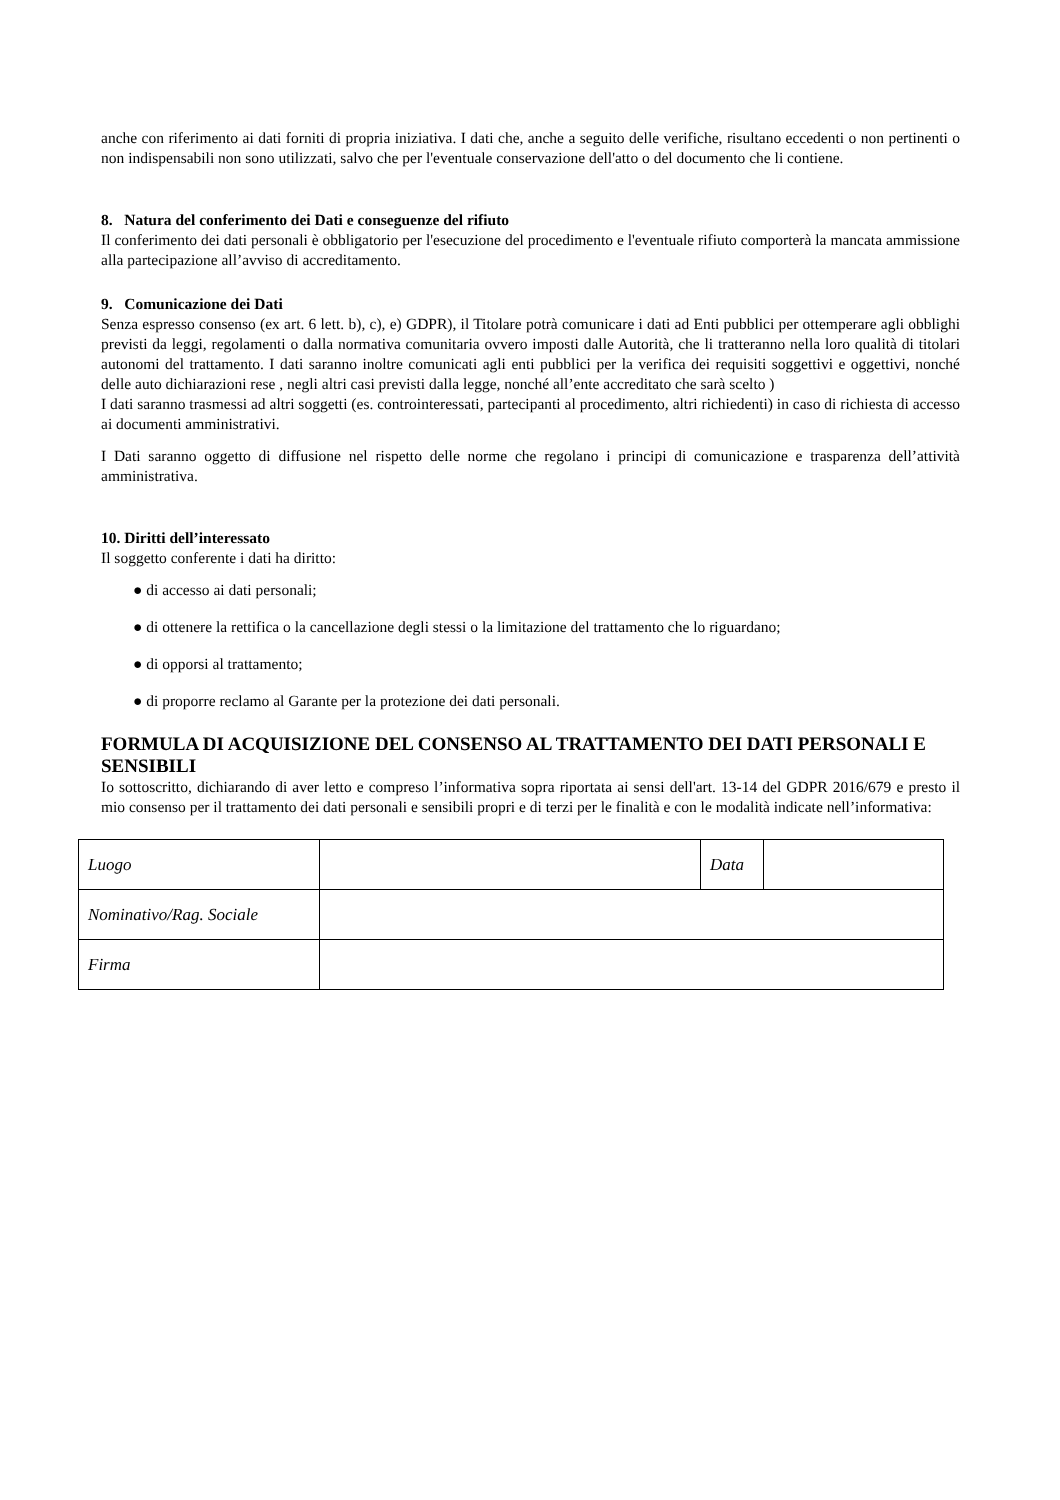anche con riferimento ai dati forniti di propria iniziativa. I dati che, anche a seguito delle verifiche, risultano eccedenti o non pertinenti o non indispensabili non sono utilizzati, salvo che per l'eventuale conservazione dell'atto o del documento che li contiene.
8. Natura del conferimento dei Dati e conseguenze del rifiuto
Il conferimento dei dati personali è obbligatorio per l'esecuzione del procedimento e l'eventuale rifiuto comporterà la mancata ammissione alla partecipazione all’avviso di accreditamento.
9. Comunicazione dei Dati
Senza espresso consenso (ex art. 6 lett. b), c), e) GDPR), il Titolare potrà comunicare i dati ad Enti pubblici per ottemperare agli obblighi previsti da leggi, regolamenti o dalla normativa comunitaria ovvero imposti dalle Autorità, che li tratteranno nella loro qualità di titolari autonomi del trattamento. I dati saranno inoltre comunicati agli enti pubblici per la verifica dei requisiti soggettivi e oggettivi, nonché delle auto dichiarazioni rese , negli altri casi previsti dalla legge, nonché all’ente accreditato che sarà scelto )
I dati saranno trasmessi ad altri soggetti (es. controinteressati, partecipanti al procedimento, altri richiedenti) in caso di richiesta di accesso ai documenti amministrativi.
I Dati saranno oggetto di diffusione nel rispetto delle norme che regolano i principi di comunicazione e trasparenza dell’attività amministrativa.
10. Diritti dell’interessato
Il soggetto conferente i dati ha diritto:
● di accesso ai dati personali;
● di ottenere la rettifica o la cancellazione degli stessi o la limitazione del trattamento che lo riguardano;
● di opporsi al trattamento;
● di proporre reclamo al Garante per la protezione dei dati personali.
FORMULA DI ACQUISIZIONE DEL CONSENSO AL TRATTAMENTO DEI DATI PERSONALI E SENSIBILI
Io sottoscritto, dichiarando di aver letto e compreso l’informativa sopra riportata ai sensi dell'art. 13-14 del GDPR 2016/679 e presto il mio consenso per il trattamento dei dati personali e sensibili propri e di terzi per le finalità e con le modalità indicate nell’informativa:
| Luogo | | Data | |
| Nominativo/Rag. Sociale | | | |
| Firma | | | |